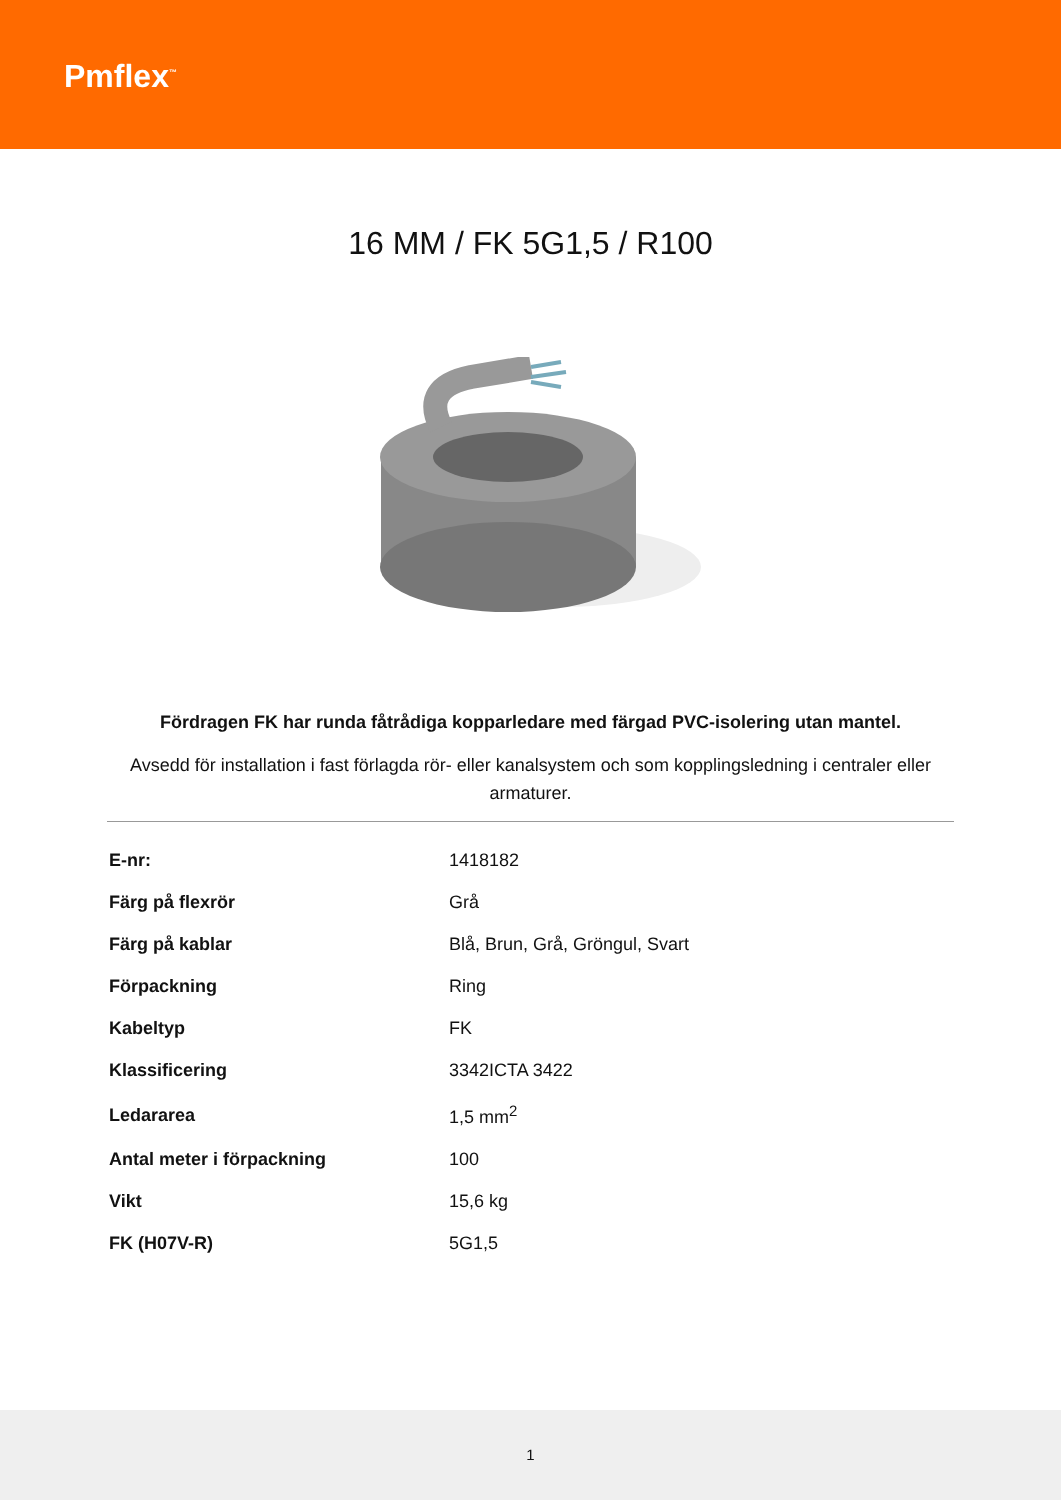Pmflex<sup>™</sup>
16 MM / FK 5G1,5 / R100
Fördragen FK har runda fåtrådiga kopparledare med färgad PVC-isolering utan mantel.
Avsedd för installation i fast förlagda rör- eller kanalsystem och som kopplingsledning i centraler eller armaturer.
| E-nr: | 1418182 |
| Färg på flexrör | Grå |
| Färg på kablar | Blå, Brun, Grå, Gröngul, Svart |
| Förpackning | Ring |
| Kabeltyp | FK |
| Klassificering | 3342ICTA 3422 |
| Ledararea | 1,5 mm<sup>2</sup> |
| Antal meter i förpackning | 100 |
| Vikt | 15,6 kg |
| FK (H07V-R) | 5G1,5 |
1